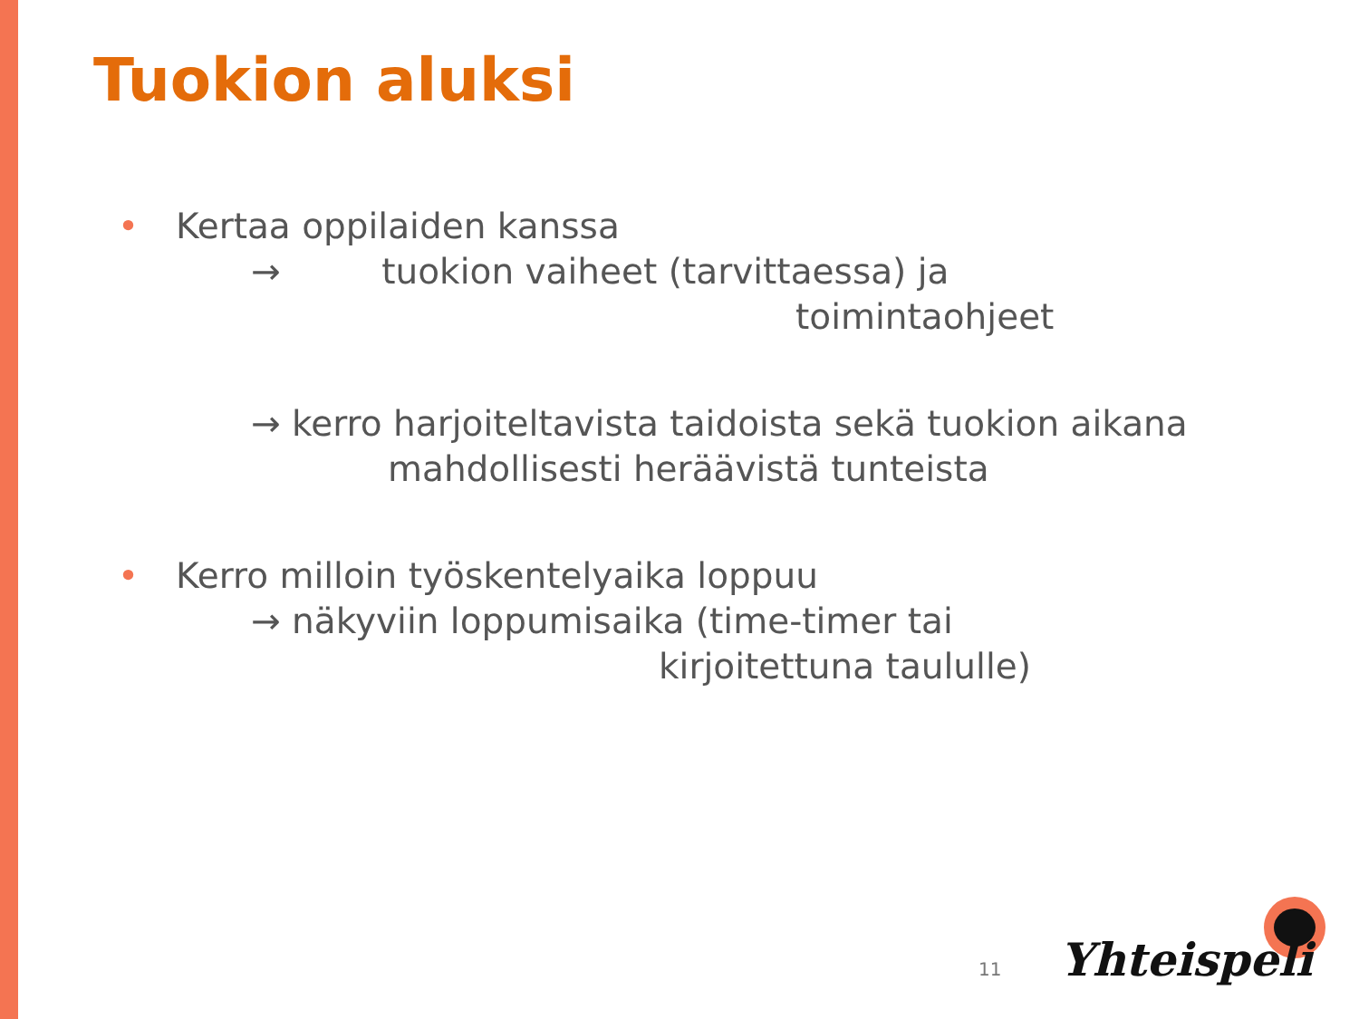Tuokion aluksi
• Kertaa oppilaiden kanssa
→ tuokion vaiheet (tarvittaessa) ja
toimintaohjeet
→ kerro harjoiteltavista taidoista sekä tuokion aikana
mahdollisesti heräävistä tunteista
• Kerro milloin työskentelyaika loppuu
→ näkyviin loppumisaika (time-timer tai
kirjoitettuna taululle)
11 Yhteispeli